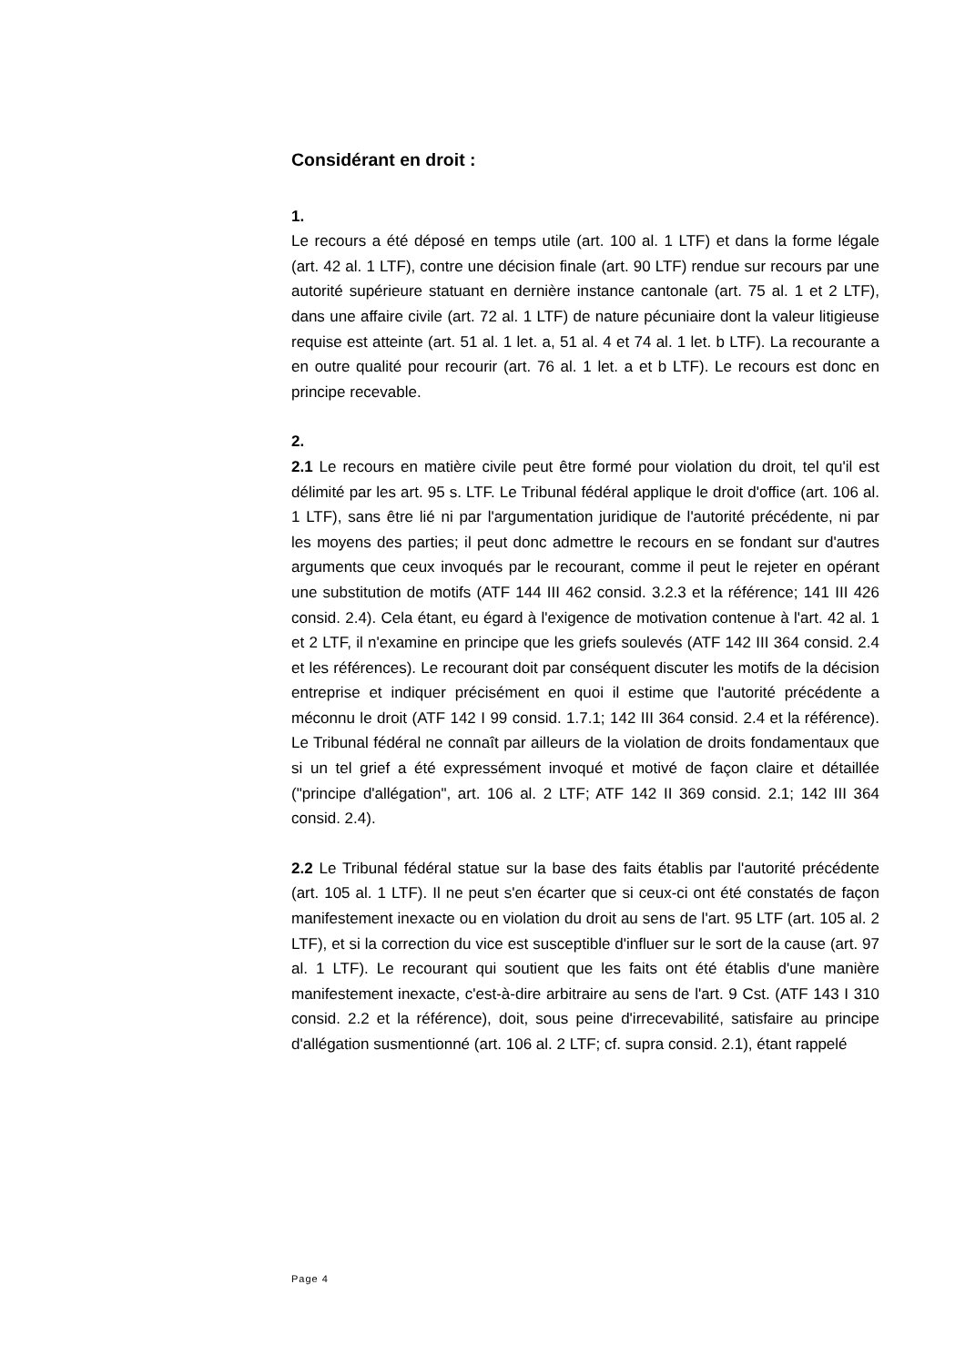Considérant en droit :
1.
Le recours a été déposé en temps utile (art. 100 al. 1 LTF) et dans la forme légale (art. 42 al. 1 LTF), contre une décision finale (art. 90 LTF) rendue sur recours par une autorité supérieure statuant en dernière instance cantonale (art. 75 al. 1 et 2 LTF), dans une affaire civile (art. 72 al. 1 LTF) de nature pécuniaire dont la valeur litigieuse requise est atteinte (art. 51 al. 1 let. a, 51 al. 4 et 74 al. 1 let. b LTF). La recourante a en outre qualité pour recourir (art. 76 al. 1 let. a et b LTF). Le recours est donc en principe recevable.
2.
2.1 Le recours en matière civile peut être formé pour violation du droit, tel qu'il est délimité par les art. 95 s. LTF. Le Tribunal fédéral applique le droit d'office (art. 106 al. 1 LTF), sans être lié ni par l'argumentation juridique de l'autorité précédente, ni par les moyens des parties; il peut donc admettre le recours en se fondant sur d'autres arguments que ceux invoqués par le recourant, comme il peut le rejeter en opérant une substitution de motifs (ATF 144 III 462 consid. 3.2.3 et la référence; 141 III 426 consid. 2.4). Cela étant, eu égard à l'exigence de motivation contenue à l'art. 42 al. 1 et 2 LTF, il n'examine en principe que les griefs soulevés (ATF 142 III 364 consid. 2.4 et les références). Le recourant doit par conséquent discuter les motifs de la décision entreprise et indiquer précisément en quoi il estime que l'autorité précédente a méconnu le droit (ATF 142 I 99 consid. 1.7.1; 142 III 364 consid. 2.4 et la référence). Le Tribunal fédéral ne connaît par ailleurs de la violation de droits fondamentaux que si un tel grief a été expressément invoqué et motivé de façon claire et détaillée ("principe d'allégation", art. 106 al. 2 LTF; ATF 142 II 369 consid. 2.1; 142 III 364 consid. 2.4).
2.2 Le Tribunal fédéral statue sur la base des faits établis par l'autorité précédente (art. 105 al. 1 LTF). Il ne peut s'en écarter que si ceux-ci ont été constatés de façon manifestement inexacte ou en violation du droit au sens de l'art. 95 LTF (art. 105 al. 2 LTF), et si la correction du vice est susceptible d'influer sur le sort de la cause (art. 97 al. 1 LTF). Le recourant qui soutient que les faits ont été établis d'une manière manifestement inexacte, c'est-à-dire arbitraire au sens de l'art. 9 Cst. (ATF 143 I 310 consid. 2.2 et la référence), doit, sous peine d'irrecevabilité, satisfaire au principe d'allégation susmentionné (art. 106 al. 2 LTF; cf. supra consid. 2.1), étant rappelé
Page 4